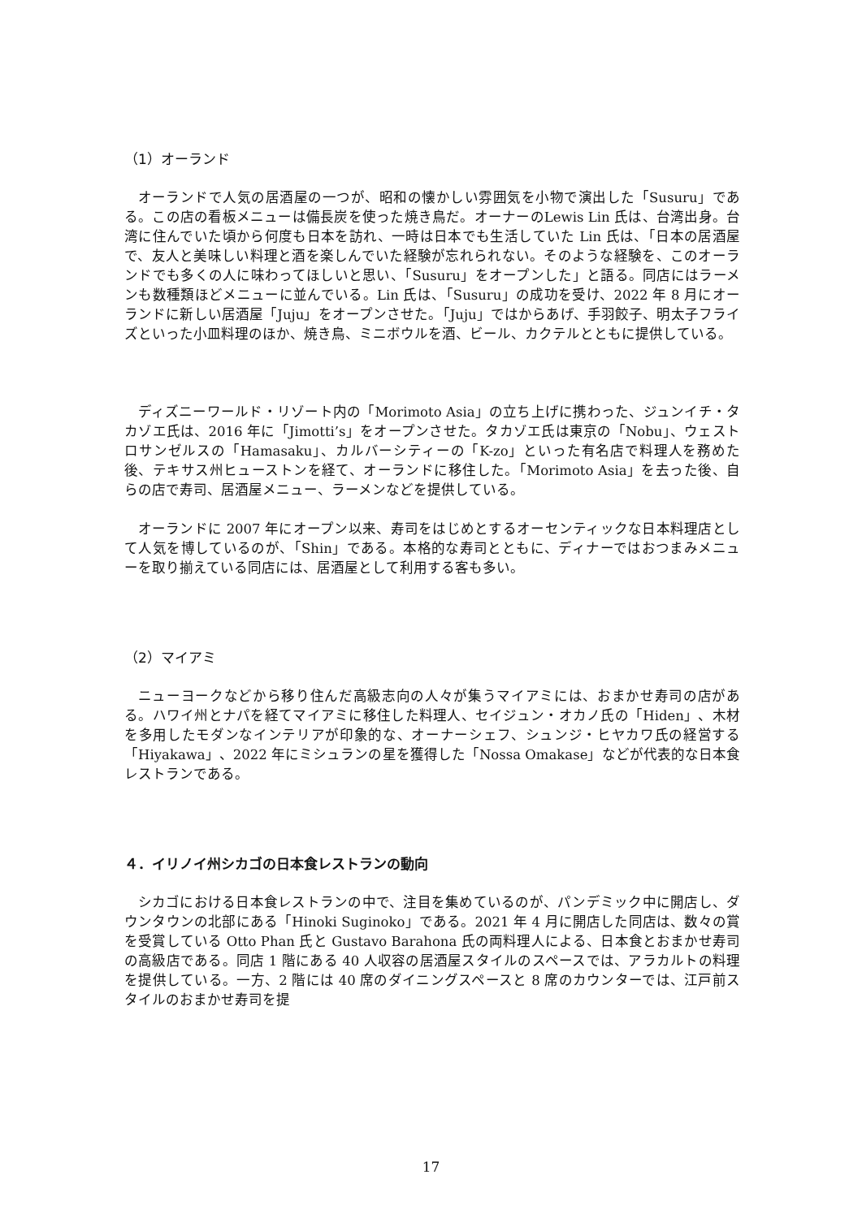（1）オーランド
オーランドで人気の居酒屋の一つが、昭和の懐かしい雰囲気を小物で演出した「Susuru」である。この店の看板メニューは備長炭を使った焼き鳥だ。オーナーのLewis Lin 氏は、台湾出身。台湾に住んでいた頃から何度も日本を訪れ、一時は日本でも生活していた Lin 氏は、「日本の居酒屋で、友人と美味しい料理と酒を楽しんでいた経験が忘れられない。そのような経験を、このオーランドでも多くの人に味わってほしいと思い、「Susuru」をオープンした」と語る。同店にはラーメンも数種類ほどメニューに並んでいる。Lin 氏は、「Susuru」の成功を受け、2022 年 8 月にオーランドに新しい居酒屋「Juju」をオープンさせた。「Juju」ではからあげ、手羽餃子、明太子フライズといった小皿料理のほか、焼き鳥、ミニボウルを酒、ビール、カクテルとともに提供している。
ディズニーワールド・リゾート内の「Morimoto Asia」の立ち上げに携わった、ジュンイチ・タカゾエ氏は、2016 年に「Jimotti’s」をオープンさせた。タカゾエ氏は東京の「Nobu」、ウェストロサンゼルスの「Hamasaku」、カルバーシティーの「K-zo」といった有名店で料理人を務めた後、テキサス州ヒューストンを経て、オーランドに移住した。「Morimoto Asia」を去った後、自らの店で寿司、居酒屋メニュー、ラーメンなどを提供している。
オーランドに 2007 年にオープン以来、寿司をはじめとするオーセンティックな日本料理店として人気を博しているのが、「Shin」である。本格的な寿司とともに、ディナーではおつまみメニューを取り揃えている同店には、居酒屋として利用する客も多い。
（2）マイアミ
ニューヨークなどから移り住んだ高級志向の人々が集うマイアミには、おまかせ寿司の店がある。ハワイ州とナパを経てマイアミに移住した料理人、セイジュン・オカノ氏の「Hiden」、木材を多用したモダンなインテリアが印象的な、オーナーシェフ、シュンジ・ヒヤカワ氏の経営する「Hiyakawa」、2022 年にミシュランの星を獲得した「Nossa Omakase」などが代表的な日本食レストランである。
４．イリノイ州シカゴの日本食レストランの動向
シカゴにおける日本食レストランの中で、注目を集めているのが、パンデミック中に開店し、ダウンタウンの北部にある「Hinoki Suginoko」である。2021 年 4 月に開店した同店は、数々の賞を受賞している Otto Phan 氏と Gustavo Barahona 氏の両料理人による、日本食とおまかせ寿司の高級店である。同店 1 階にある 40 人収容の居酒屋スタイルのスペースでは、アラカルトの料理を提供している。一方、2 階には 40 席のダイニングスペースと 8 席のカウンターでは、江戸前スタイルのおまかせ寿司を提
17